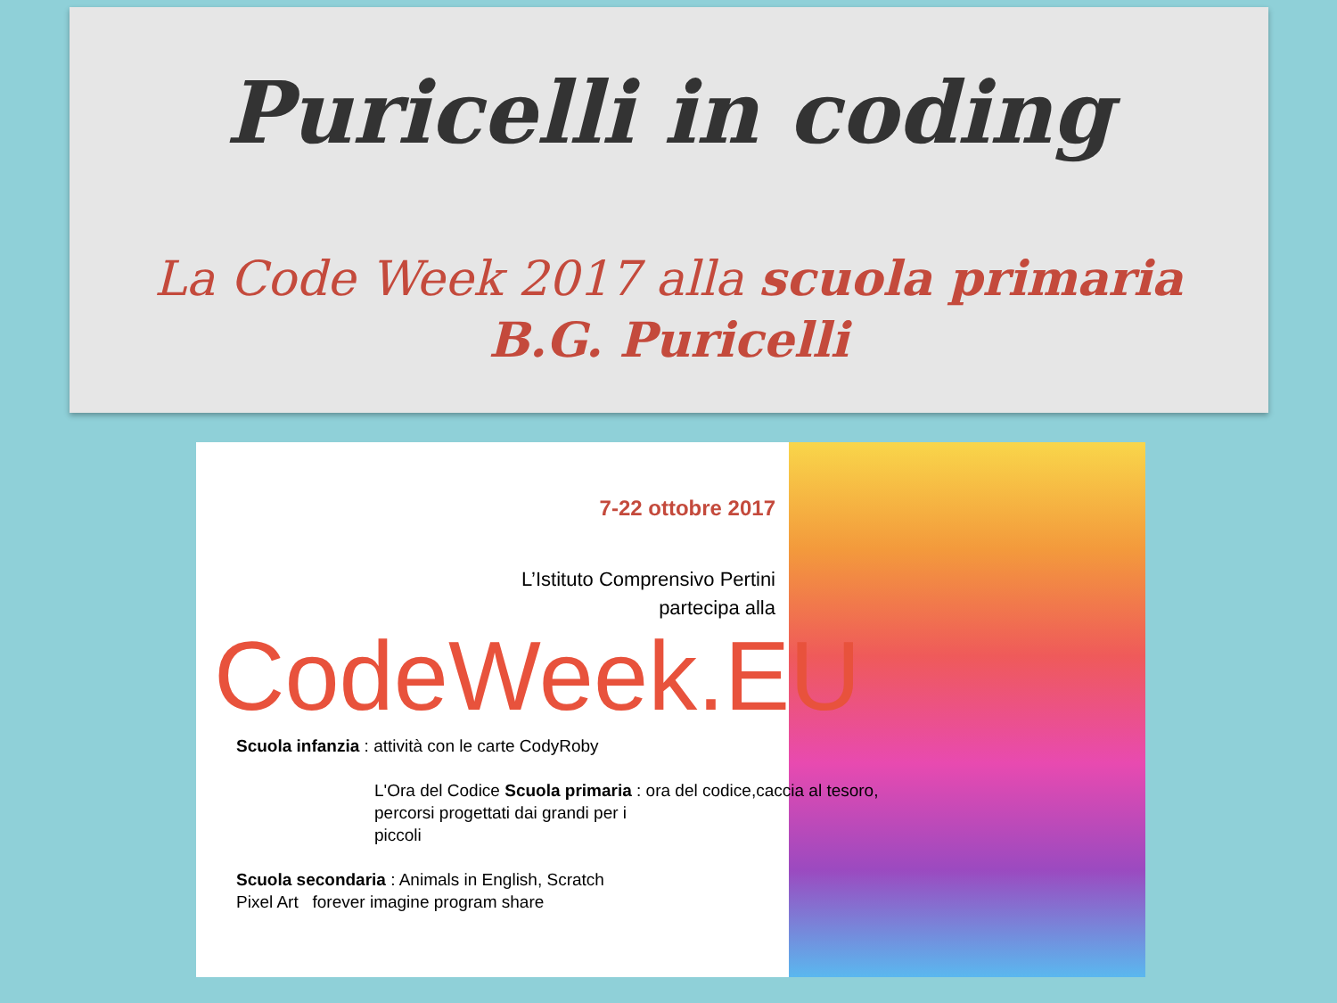Puricelli in coding
La Code Week 2017 alla scuola primaria
B.G. Puricelli
7-22 ottobre 2017
L’Istituto Comprensivo Pertini
partecipa alla
CodeWeek.EU
Scuola infanzia : attività con le carte CodyRoby
L'Ora del Codice Scuola primaria : ora del codice,caccia al tesoro,
percorsi progettati dai grandi per i
piccoli
Scuola secondaria : Animals in English, Scratch
Pixel Art forever imagine program share